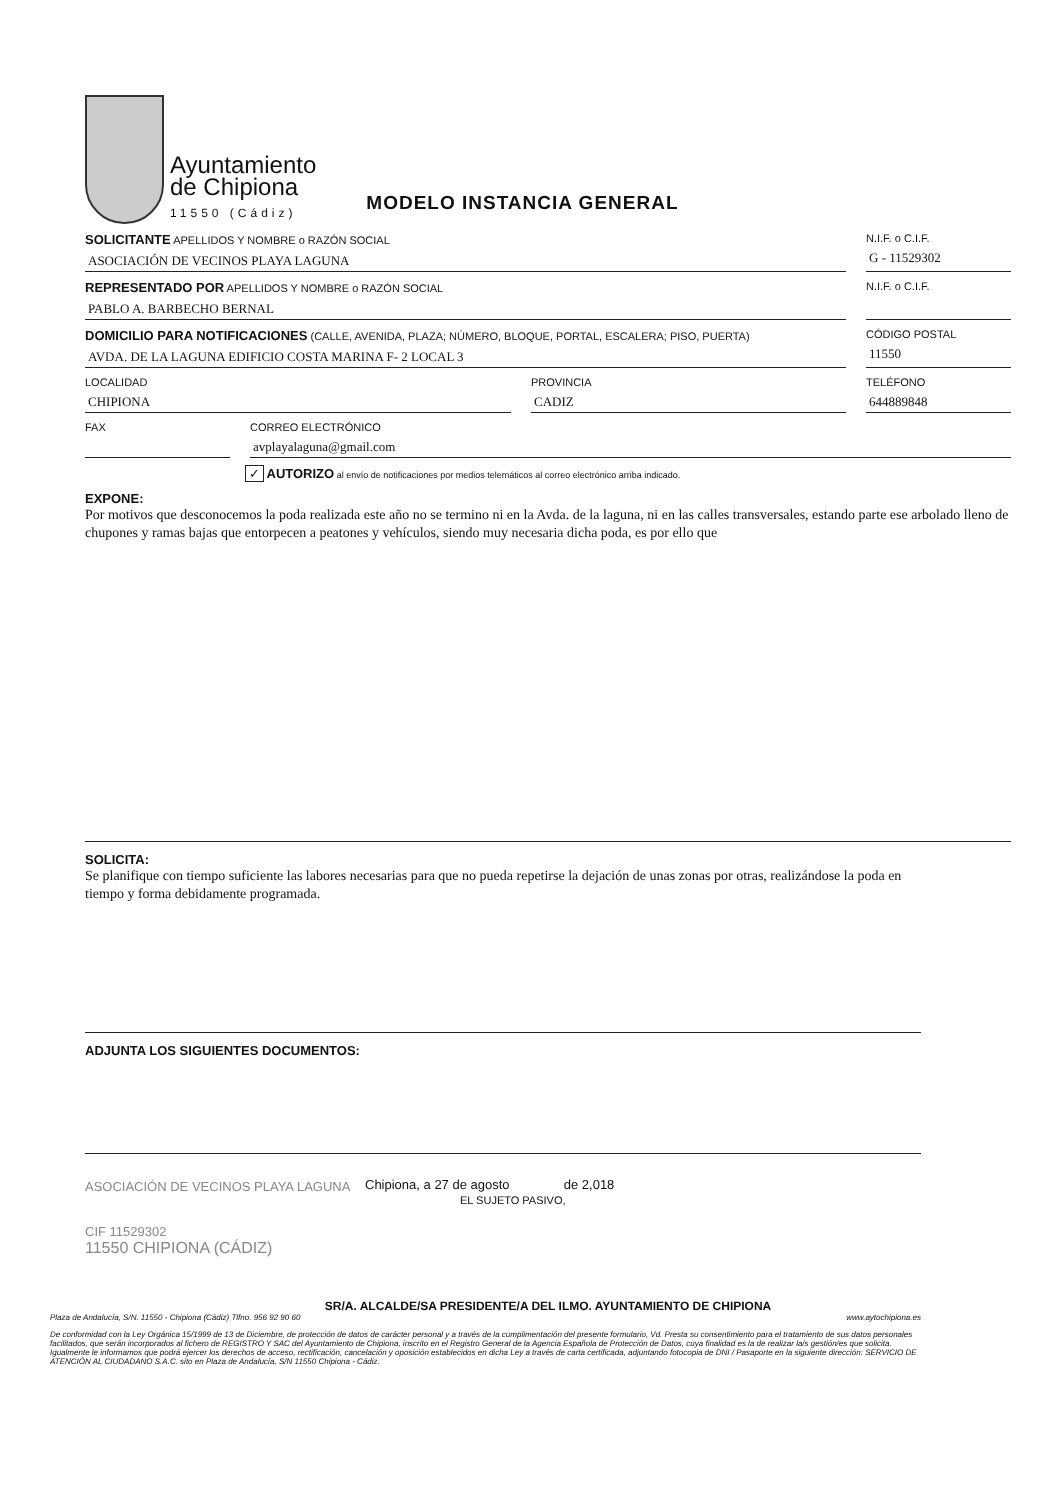Ayuntamiento
de Chipiona
11550 (Cádiz)
MODELO INSTANCIA GENERAL
SOLICITANTE APELLIDOS Y NOMBRE o RAZÓN SOCIAL
ASOCIACIÓN DE VECINOS PLAYA LAGUNA
N.I.F. o C.I.F.
G - 11529302
REPRESENTADO POR APELLIDOS Y NOMBRE o RAZÓN SOCIAL
PABLO A. BARBECHO BERNAL
N.I.F. o C.I.F.
DOMICILIO PARA NOTIFICACIONES (CALLE, AVENIDA, PLAZA; NÚMERO, BLOQUE, PORTAL, ESCALERA; PISO, PUERTA)
AVDA. DE LA LAGUNA EDIFICIO COSTA MARINA F- 2 LOCAL 3
CÓDIGO POSTAL
11550
LOCALIDAD
CHIPIONA
PROVINCIA
CADIZ
TELÉFONO
644889848
FAX CORREO ELECTRÓNICO
avplayalaguna@gmail.com
✓ AUTORIZO al envío de notificaciones por medios telemáticos al correo electrónico arriba indicado.
EXPONE:
Por motivos que desconocemos la poda realizada este año no se termino ni en la Avda. de la laguna, ni en las calles transversales, estando parte ese arbolado lleno de chupones y ramas bajas que entorpecen a peatones y vehículos, siendo muy necesaria dicha poda, es por ello que
SOLICITA:
Se planifique con tiempo suficiente las labores necesarias para que no pueda repetirse la dejación de unas zonas por otras, realizándose la poda en tiempo y forma debidamente programada.
ADJUNTA LOS SIGUIENTES DOCUMENTOS:
ASOCIACIÓN DE VECINOS PLAYA LAGUNA
CIF 11529302
11550 CHIPIONA (CÁDIZ)
Chipiona, a 27 de agosto de 2,018
EL SUJETO PASIVO,
SR/A. ALCALDE/SA PRESIDENTE/A DEL ILMO. AYUNTAMIENTO DE CHIPIONA
Plaza de Andalucía, S/N. 11550 - Chipiona (Cádiz) Tlfno. 956 92 90 60 www.aytochipiona.es
De conformidad con la Ley Orgánica 15/1999 de 13 de Diciembre, de protección de datos de carácter personal y a través de la cumplimentación del presente formulario, Vd. Presta su consentimiento para el tratamiento de sus datos personales facilitados, que serán incorporados al fichero de REGISTRO Y SAC del Ayuntamiento de Chipiona, inscrito en el Registro General de la Agencia Española de Protección de Datos, cuya finalidad es la de realizar la/s gestión/es que solicita. Igualmente le informamos que podrá ejercer los derechos de acceso, rectificación, cancelación y oposición establecidos en dicha Ley a través de carta certificada, adjuntando fotocopia de DNI / Pasaporte en la siguiente dirección: SERVICIO DE ATENCIÓN AL CIUDADANO S.A.C. sito en Plaza de Andalucía, S/N 11550 Chipiona - Cádiz.